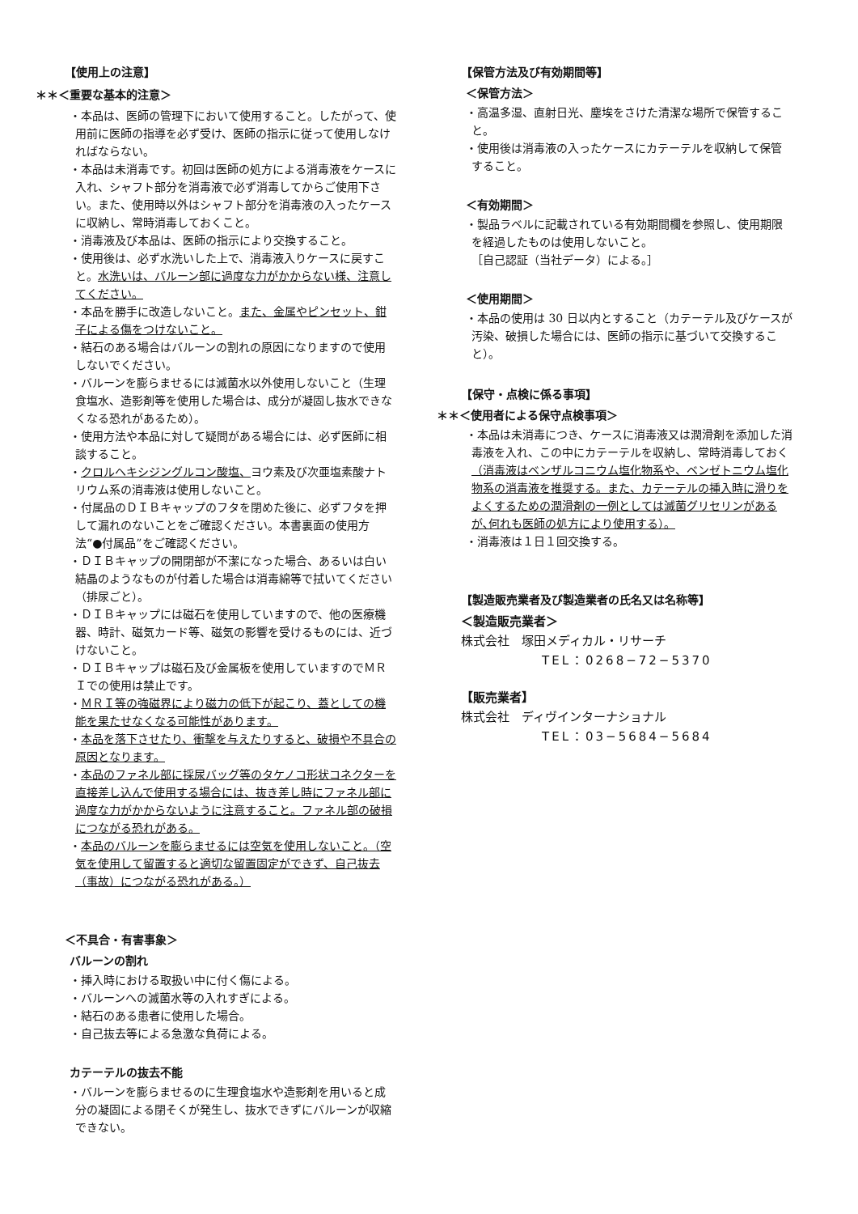【使用上の注意】
＊＊＜重要な基本的注意＞
・本品は、医師の管理下において使用すること。したがって、使用前に医師の指導を必ず受け、医師の指示に従って使用しなければならない。
・本品は未消毒です。初回は医師の処方による消毒液をケースに入れ、シャフト部分を消毒液で必ず消毒してからご使用下さい。また、使用時以外はシャフト部分を消毒液の入ったケースに収納し、常時消毒しておくこと。
・消毒液及び本品は、医師の指示により交換すること。
・使用後は、必ず水洗いした上で、消毒液入りケースに戻すこと。水洗いは、バルーン部に過度な力がかからない様、注意してください。
・本品を勝手に改造しないこと。また、金属やピンセット、鉗子による傷をつけないこと。
・結石のある場合はバルーンの割れの原因になりますので使用しないでください。
・バルーンを膨らませるには滅菌水以外使用しないこと（生理食塩水、造影剤等を使用した場合は、成分が凝固し抜水できなくなる恐れがあるため）。
・使用方法や本品に対して疑問がある場合には、必ず医師に相談すること。
・クロルヘキシジングルコン酸塩、ヨウ素及び次亜塩素酸ナトリウム系の消毒液は使用しないこと。
・付属品のＤＩＢキャップのフタを閉めた後に、必ずフタを押して漏れのないことをご確認ください。本書裏面の使用方法“●付属品”をご確認ください。
・ＤＩＢキャップの開閉部が不潔になった場合、あるいは白い結晶のようなものが付着した場合は消毒綿等で拭いてください（排尿ごと）。
・ＤＩＢキャップには磁石を使用していますので、他の医療機器、時計、磁気カード等、磁気の影響を受けるものには、近づけないこと。
・ＤＩＢキャップは磁石及び金属板を使用していますのでＭＲＩでの使用は禁止です。
・ＭＲＩ等の強磁界により磁力の低下が起こり、蓋としての機能を果たせなくなる可能性があります。
・本品を落下させたり、衝撃を与えたりすると、破損や不具合の原因となります。
・本品のファネル部に採尿バッグ等のタケノコ形状コネクターを直接差し込んで使用する場合には、抜き差し時にファネル部に過度な力がかからないように注意すること。ファネル部の破損につながる恐れがある。
・本品のバルーンを膨らませるには空気を使用しないこと。（空気を使用して留置すると適切な留置固定ができず、自己抜去（事故）につながる恐れがある。）
＜不具合・有害事象＞
バルーンの割れ
・挿入時における取扱い中に付く傷による。
・バルーンへの滅菌水等の入れすぎによる。
・結石のある患者に使用した場合。
・自己抜去等による急激な負荷による。
カテーテルの抜去不能
・バルーンを膨らませるのに生理食塩水や造影剤を用いると成分の凝固による閉そくが発生し、抜水できずにバルーンが収縮できない。
【保管方法及び有効期間等】
＜保管方法＞
・高温多湿、直射日光、塵埃をさけた清潔な場所で保管すること。
・使用後は消毒液の入ったケースにカテーテルを収納して保管すること。
＜有効期間＞
・製品ラベルに記載されている有効期間欄を参照し、使用期限を経過したものは使用しないこと。
［自己認証（当社データ）による。］
＜使用期間＞
・本品の使用は 30 日以内とすること（カテーテル及びケースが汚染、破損した場合には、医師の指示に基づいて交換すること）。
【保守・点検に係る事項】
＊＊＜使用者による保守点検事項＞
・本品は未消毒につき、ケースに消毒液又は潤滑剤を添加した消毒液を入れ、この中にカテーテルを収納し、常時消毒しておく（消毒液はベンザルコニウム塩化物系や、ベンゼトニウム塩化物系の消毒液を推奨する。また、カテーテルの挿入時に滑りをよくするための潤滑剤の一例としては滅菌グリセリンがあるが､何れも医師の処方により使用する）。
・消毒液は１日１回交換する。
【製造販売業者及び製造業者の氏名又は名称等】
＜製造販売業者＞
株式会社　塚田メディカル・リサーチ
TEL：0268−72−5370
【販売業者】
株式会社　ディヴインターナショナル
TEL：03−5684−5684